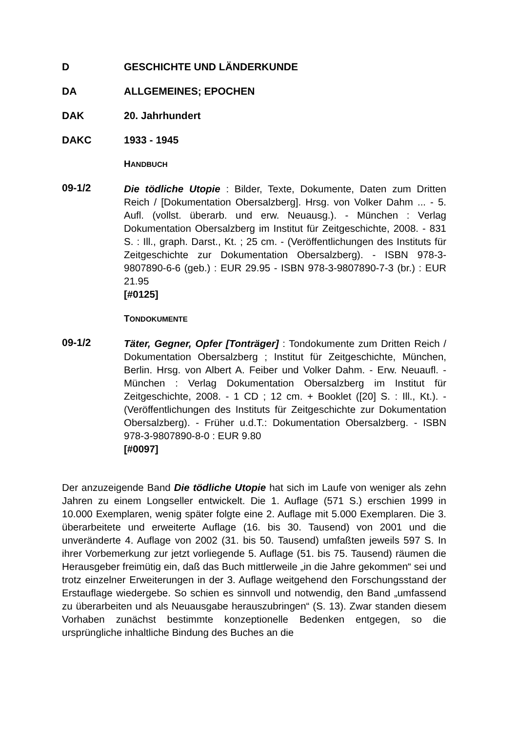D GESCHICHTE UND LÄNDERKUNDE
DA ALLGEMEINES; EPOCHEN
DAK 20. Jahrhundert
DAKC 1933 - 1945
HANDBUCH
09-1/2
Die tödliche Utopie : Bilder, Texte, Dokumente, Daten zum Dritten Reich / [Dokumentation Obersalzberg]. Hrsg. von Volker Dahm ... - 5. Aufl. (vollst. überarb. und erw. Neuausg.). - München : Verlag Dokumentation Obersalzberg im Institut für Zeitgeschichte, 2008. - 831 S. : Ill., graph. Darst., Kt. ; 25 cm. - (Veröffentlichungen des Instituts für Zeitgeschichte zur Dokumentation Obersalzberg). - ISBN 978-3-9807890-6-6 (geb.) : EUR 29.95 - ISBN 978-3-9807890-7-3 (br.) : EUR 21.95
[#0125]
TONDOKUMENTE
09-1/2
Täter, Gegner, Opfer [Tonträger] : Tondokumente zum Dritten Reich / Dokumentation Obersalzberg ; Institut für Zeitgeschichte, München, Berlin. Hrsg. von Albert A. Feiber und Volker Dahm. - Erw. Neuaufl. - München : Verlag Dokumentation Obersalzberg im Institut für Zeitgeschichte, 2008. - 1 CD ; 12 cm. + Booklet ([20] S. : Ill., Kt.). - (Veröffentlichungen des Instituts für Zeitgeschichte zur Dokumentation Obersalzberg). - Früher u.d.T.: Dokumentation Obersalzberg. - ISBN 978-3-9807890-8-0 : EUR 9.80
[#0097]
Der anzuzeigende Band Die tödliche Utopie hat sich im Laufe von weniger als zehn Jahren zu einem Longseller entwickelt. Die 1. Auflage (571 S.) erschien 1999 in 10.000 Exemplaren, wenig später folgte eine 2. Auflage mit 5.000 Exemplaren. Die 3. überarbeitete und erweiterte Auflage (16. bis 30. Tausend) von 2001 und die unveränderte 4. Auflage von 2002 (31. bis 50. Tausend) umfaßten jeweils 597 S. In ihrer Vorbemerkung zur jetzt vorliegende 5. Auflage (51. bis 75. Tausend) räumen die Herausgeber freimütig ein, daß das Buch mittlerweile „in die Jahre gekommen“ sei und trotz einzelner Erweiterungen in der 3. Auflage weitgehend den Forschungsstand der Erstauflage wiedergebe. So schien es sinnvoll und notwendig, den Band „umfassend zu überarbeiten und als Neuausgabe herauszubringen“ (S. 13). Zwar standen diesem Vorhaben zunächst bestimmte konzeptionelle Bedenken entgegen, so die ursprüngliche inhaltliche Bindung des Buches an die